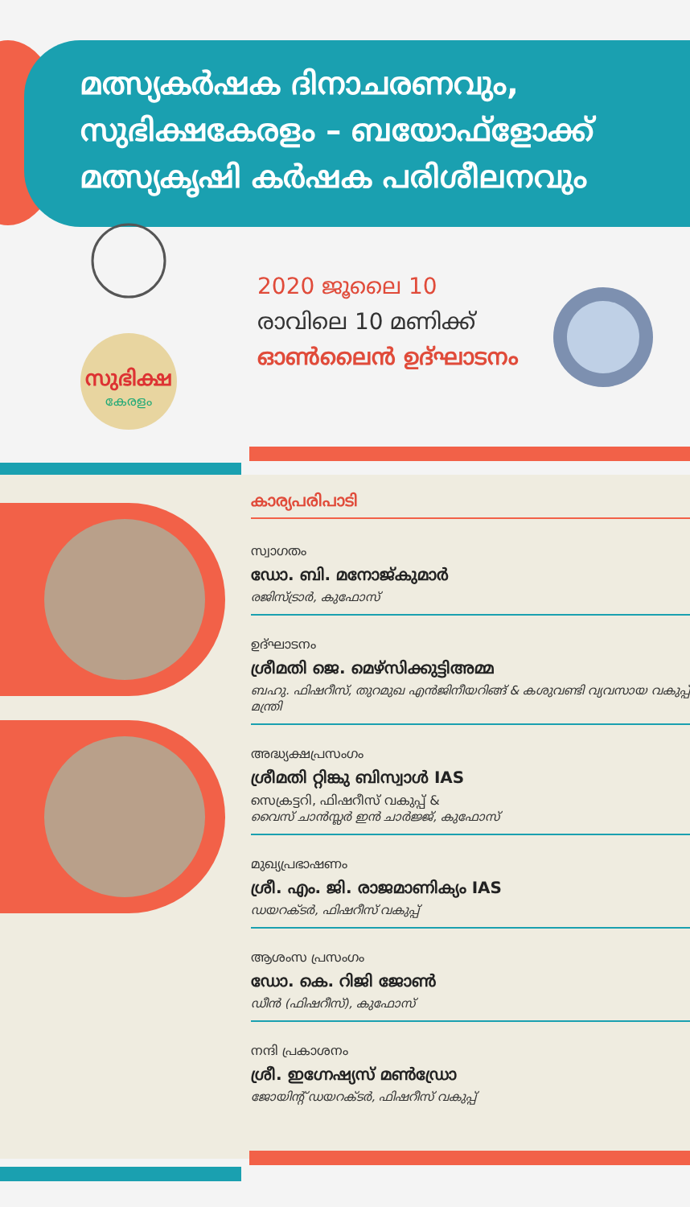മത്സ്യകർഷക ദിനാചരണവും,
സുഭിക്ഷകേരളം – ബയോഫ്ളോക്ക്
മത്സ്യകൃഷി കർഷക പരിശീലനവും
സുഭിക്ഷ
കേരളം
2020 ജൂലൈ 10
രാവിലെ 10 മണിക്ക്
ഓൺലൈൻ ഉദ്ഘാടനം
കാര്യപരിപാടി
സ്വാഗതം
ഡോ. ബി. മനോജ്കുമാർ
രജിസ്ട്രാർ, കുഫോസ്
ഉദ്ഘാടനം
ശ്രീമതി ജെ. മെഴ്സിക്കുട്ടിഅമ്മ
ബഹു. ഫിഷറീസ്, തുറമുഖ എൻജിനീയറിങ്ങ് & കശുവണ്ടി വ്യവസായ വകുപ്പ് മന്ത്രി
അദ്ധ്യക്ഷപ്രസംഗം
ശ്രീമതി റ്റിങ്കു ബിസ്വാൾ IAS
സെക്രട്ടറി, ഫിഷറീസ് വകുപ്പ് &
വൈസ് ചാൻസ്ലർ ഇൻ ചാർജ്ജ്, കുഫോസ്
മുഖ്യപ്രഭാഷണം
ശ്രീ. എം. ജി. രാജമാണിക്യം IAS
ഡയറക്ടർ, ഫിഷറീസ് വകുപ്പ്
ആശംസ പ്രസംഗം
ഡോ. കെ. റിജി ജോൺ
ഡീൻ (ഫിഷറീസ്), കുഫോസ്
നന്ദി പ്രകാശനം
ശ്രീ. ഇഗ്നേഷ്യസ് മൺഡ്രോ
ജോയിന്റ് ഡയറക്ടർ, ഫിഷറീസ് വകുപ്പ്